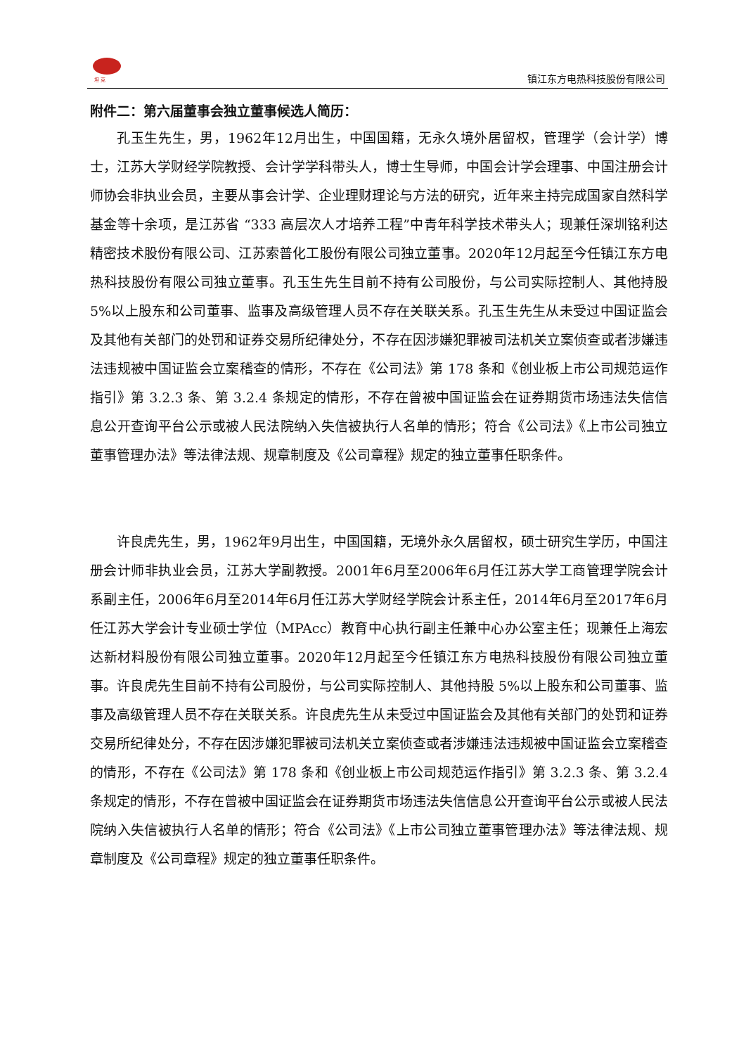坦 克 镇江东方电热科技股份有限公司
附件二：第六届董事会独立董事候选人简历：
孔玉生先生，男，1962年12月出生，中国国籍，无永久境外居留权，管理学（会计学）博士，江苏大学财经学院教授、会计学学科带头人，博士生导师，中国会计学会理事、中国注册会计师协会非执业会员，主要从事会计学、企业理财理论与方法的研究，近年来主持完成国家自然科学基金等十余项，是江苏省 “333 高层次人才培养工程”中青年科学技术带头人；现兼任深圳铭利达精密技术股份有限公司、江苏索普化工股份有限公司独立董事。2020年12月起至今任镇江东方电热科技股份有限公司独立董事。孔玉生先生目前不持有公司股份，与公司实际控制人、其他持股 5%以上股东和公司董事、监事及高级管理人员不存在关联关系。孔玉生先生从未受过中国证监会及其他有关部门的处罚和证券交易所纪律处分，不存在因涉嫌犯罪被司法机关立案侦查或者涉嫌违法违规被中国证监会立案稽查的情形，不存在《公司法》第 178 条和《创业板上市公司规范运作指引》第 3.2.3 条、第 3.2.4 条规定的情形，不存在曾被中国证监会在证券期货市场违法失信信息公开查询平台公示或被人民法院纳入失信被执行人名单的情形；符合《公司法》《上市公司独立董事管理办法》等法律法规、规章制度及《公司章程》规定的独立董事任职条件。
许良虎先生，男，1962年9月出生，中国国籍，无境外永久居留权，硕士研究生学历，中国注册会计师非执业会员，江苏大学副教授。2001年6月至2006年6月任江苏大学工商管理学院会计系副主任，2006年6月至2014年6月任江苏大学财经学院会计系主任，2014年6月至2017年6月任江苏大学会计专业硕士学位（MPAcc）教育中心执行副主任兼中心办公室主任；现兼任上海宏达新材料股份有限公司独立董事。2020年12月起至今任镇江东方电热科技股份有限公司独立董事。许良虎先生目前不持有公司股份，与公司实际控制人、其他持股 5%以上股东和公司董事、监事及高级管理人员不存在关联关系。许良虎先生从未受过中国证监会及其他有关部门的处罚和证券交易所纪律处分，不存在因涉嫌犯罪被司法机关立案侦查或者涉嫌违法违规被中国证监会立案稽查的情形，不存在《公司法》第 178 条和《创业板上市公司规范运作指引》第 3.2.3 条、第 3.2.4 条规定的情形，不存在曾被中国证监会在证券期货市场违法失信信息公开查询平台公示或被人民法院纳入失信被执行人名单的情形；符合《公司法》《上市公司独立董事管理办法》等法律法规、规章制度及《公司章程》规定的独立董事任职条件。